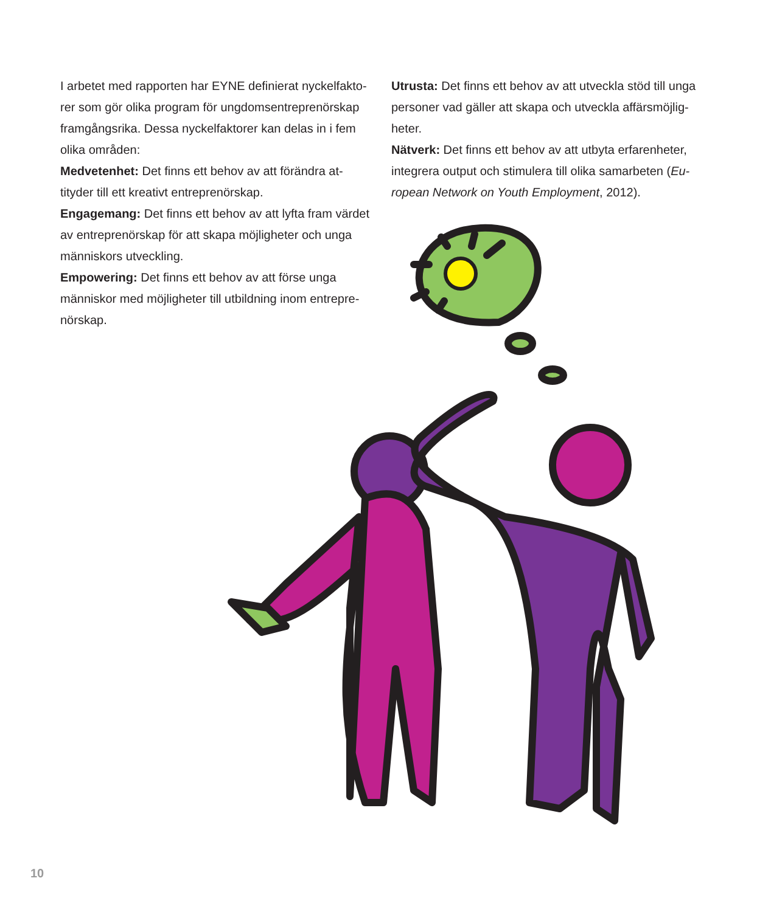I arbetet med rapporten har EYNE definierat nyckelfakto-rer som gör olika program för ungdomsentreprenörskap framgångsrika. Dessa nyckelfaktorer kan delas in i fem olika områden:
Medvetenhet: Det finns ett behov av att förändra at-tityder till ett kreativt entreprenörskap.
Engagemang: Det finns ett behov av att lyfta fram värdet av entreprenörskap för att skapa möjligheter och unga människors utveckling.
Empowering: Det finns ett behov av att förse unga människor med möjligheter till utbildning inom entrepre-nörskap.
Utrusta: Det finns ett behov av att utveckla stöd till unga personer vad gäller att skapa och utveckla affärsmöjlig-heter.
Nätverk: Det finns ett behov av att utbyta erfarenheter, integrera output och stimulera till olika samarbeten (Eu-ropean Network on Youth Employment, 2012).
10